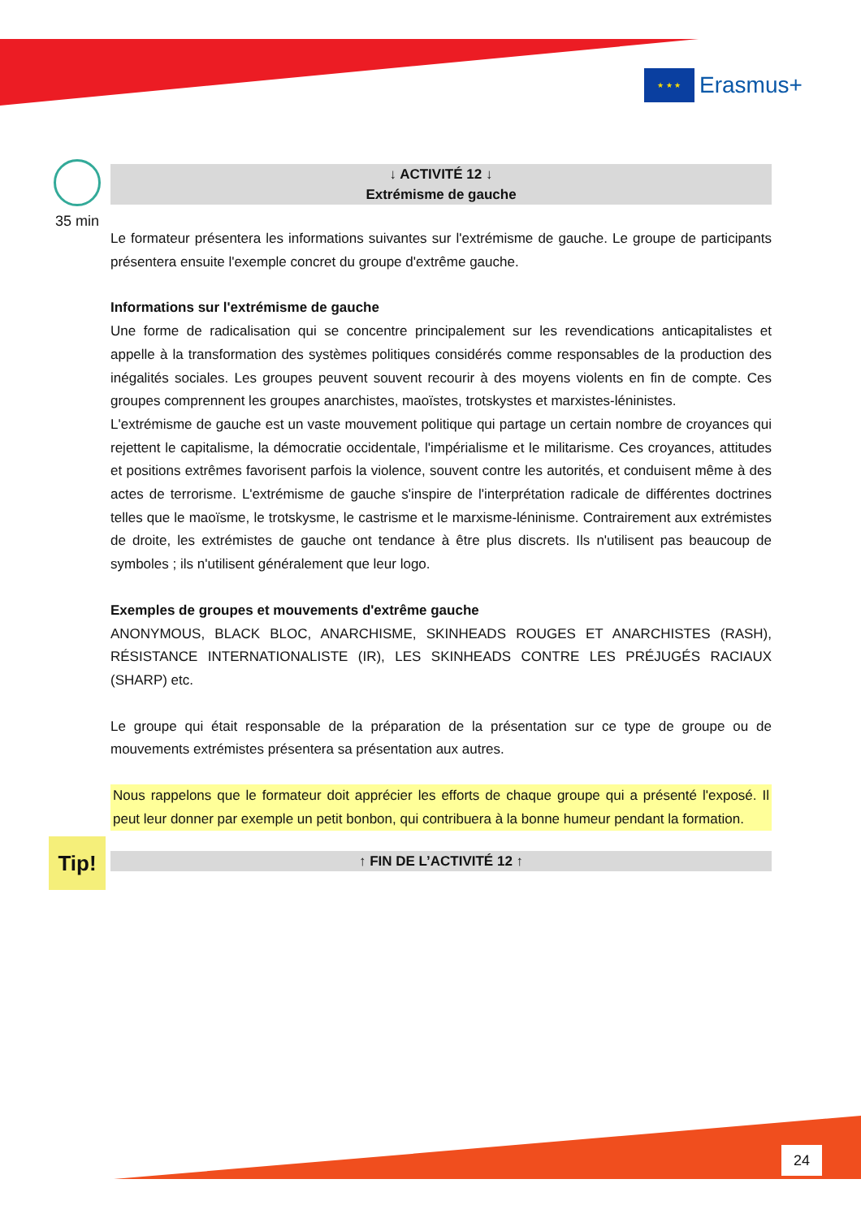★ ★ ★
Erasmus+
35 min
↓ ACTIVITÉ 12 ↓
Extrémisme de gauche
Le formateur présentera les informations suivantes sur l'extrémisme de gauche. Le groupe de participants présentera ensuite l'exemple concret du groupe d'extrême gauche.
Informations sur l'extrémisme de gauche
Une forme de radicalisation qui se concentre principalement sur les revendications anticapitalistes et appelle à la transformation des systèmes politiques considérés comme responsables de la production des inégalités sociales. Les groupes peuvent souvent recourir à des moyens violents en fin de compte. Ces groupes comprennent les groupes anarchistes, maoïstes, trotskystes et marxistes-léninistes.
L'extrémisme de gauche est un vaste mouvement politique qui partage un certain nombre de croyances qui rejettent le capitalisme, la démocratie occidentale, l'impérialisme et le militarisme. Ces croyances, attitudes et positions extrêmes favorisent parfois la violence, souvent contre les autorités, et conduisent même à des actes de terrorisme. L'extrémisme de gauche s'inspire de l'interprétation radicale de différentes doctrines telles que le maoïsme, le trotskysme, le castrisme et le marxisme-léninisme. Contrairement aux extrémistes de droite, les extrémistes de gauche ont tendance à être plus discrets. Ils n'utilisent pas beaucoup de symboles ; ils n'utilisent généralement que leur logo.
Exemples de groupes et mouvements d'extrême gauche
ANONYMOUS, BLACK BLOC, ANARCHISME, SKINHEADS ROUGES ET ANARCHISTES (RASH), RÉSISTANCE INTERNATIONALISTE (IR), LES SKINHEADS CONTRE LES PRÉJUGÉS RACIAUX (SHARP) etc.
Le groupe qui était responsable de la préparation de la présentation sur ce type de groupe ou de mouvements extrémistes présentera sa présentation aux autres.
Nous rappelons que le formateur doit apprécier les efforts de chaque groupe qui a présenté l'exposé. Il peut leur donner par exemple un petit bonbon, qui contribuera à la bonne humeur pendant la formation.
↑ FIN DE L’ACTIVITÉ 12 ↑
Tip!
24